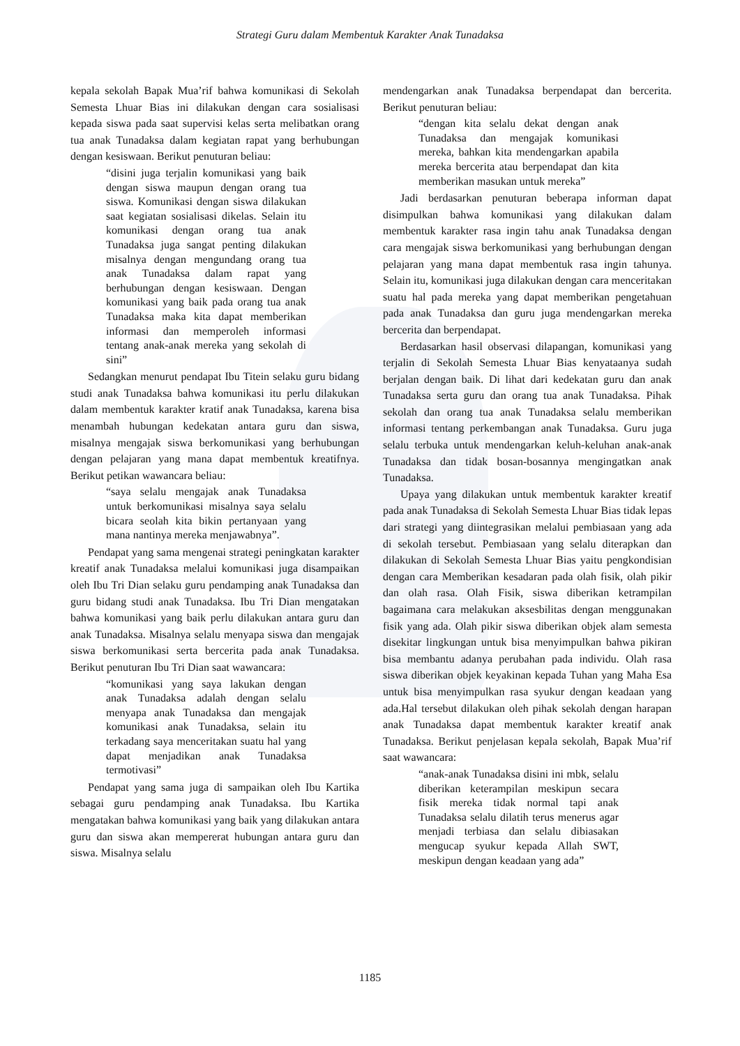Strategi Guru dalam Membentuk Karakter Anak Tunadaksa
kepala sekolah Bapak Mua’rif bahwa komunikasi di Sekolah Semesta Lhuar Bias ini dilakukan dengan cara sosialisasi kepada siswa pada saat supervisi kelas serta melibatkan orang tua anak Tunadaksa dalam kegiatan rapat yang berhubungan dengan kesiswaan. Berikut penuturan beliau:
“disini juga terjalin komunikasi yang baik dengan siswa maupun dengan orang tua siswa. Komunikasi dengan siswa dilakukan saat kegiatan sosialisasi dikelas. Selain itu komunikasi dengan orang tua anak Tunadaksa juga sangat penting dilakukan misalnya dengan mengundang orang tua anak Tunadaksa dalam rapat yang berhubungan dengan kesiswaan. Dengan komunikasi yang baik pada orang tua anak Tunadaksa maka kita dapat memberikan informasi dan memperoleh informasi tentang anak-anak mereka yang sekolah di sini”
Sedangkan menurut pendapat Ibu Titein selaku guru bidang studi anak Tunadaksa bahwa komunikasi itu perlu dilakukan dalam membentuk karakter kratif anak Tunadaksa, karena bisa menambah hubungan kedekatan antara guru dan siswa, misalnya mengajak siswa berkomunikasi yang berhubungan dengan pelajaran yang mana dapat membentuk kreatifnya. Berikut petikan wawancara beliau:
“saya selalu mengajak anak Tunadaksa untuk berkomunikasi misalnya saya selalu bicara seolah kita bikin pertanyaan yang mana nantinya mereka menjawabnya”.
Pendapat yang sama mengenai strategi peningkatan karakter kreatif anak Tunadaksa melalui komunikasi juga disampaikan oleh Ibu Tri Dian selaku guru pendamping anak Tunadaksa dan guru bidang studi anak Tunadaksa. Ibu Tri Dian mengatakan bahwa komunikasi yang baik perlu dilakukan antara guru dan anak Tunadaksa. Misalnya selalu menyapa siswa dan mengajak siswa berkomunikasi serta bercerita pada anak Tunadaksa. Berikut penuturan Ibu Tri Dian saat wawancara:
“komunikasi yang saya lakukan dengan anak Tunadaksa adalah dengan selalu menyapa anak Tunadaksa dan mengajak komunikasi anak Tunadaksa, selain itu terkadang saya menceritakan suatu hal yang dapat menjadikan anak Tunadaksa termotivasi”
Pendapat yang sama juga di sampaikan oleh Ibu Kartika sebagai guru pendamping anak Tunadaksa. Ibu Kartika mengatakan bahwa komunikasi yang baik yang dilakukan antara guru dan siswa akan mempererat hubungan antara guru dan siswa. Misalnya selalu
mendengarkan anak Tunadaksa berpendapat dan bercerita. Berikut penuturan beliau:
“dengan kita selalu dekat dengan anak Tunadaksa dan mengajak komunikasi mereka, bahkan kita mendengarkan apabila mereka bercerita atau berpendapat dan kita memberikan masukan untuk mereka”
Jadi berdasarkan penuturan beberapa informan dapat disimpulkan bahwa komunikasi yang dilakukan dalam membentuk karakter rasa ingin tahu anak Tunadaksa dengan cara mengajak siswa berkomunikasi yang berhubungan dengan pelajaran yang mana dapat membentuk rasa ingin tahunya. Selain itu, komunikasi juga dilakukan dengan cara menceritakan suatu hal pada mereka yang dapat memberikan pengetahuan pada anak Tunadaksa dan guru juga mendengarkan mereka bercerita dan berpendapat.
Berdasarkan hasil observasi dilapangan, komunikasi yang terjalin di Sekolah Semesta Lhuar Bias kenyataanya sudah berjalan dengan baik. Di lihat dari kedekatan guru dan anak Tunadaksa serta guru dan orang tua anak Tunadaksa. Pihak sekolah dan orang tua anak Tunadaksa selalu memberikan informasi tentang perkembangan anak Tunadaksa. Guru juga selalu terbuka untuk mendengarkan keluh-keluhan anak-anak Tunadaksa dan tidak bosan-bosannya mengingatkan anak Tunadaksa.
Upaya yang dilakukan untuk membentuk karakter kreatif pada anak Tunadaksa di Sekolah Semesta Lhuar Bias tidak lepas dari strategi yang diintegrasikan melalui pembiasaan yang ada di sekolah tersebut. Pembiasaan yang selalu diterapkan dan dilakukan di Sekolah Semesta Lhuar Bias yaitu pengkondisian dengan cara Memberikan kesadaran pada olah fisik, olah pikir dan olah rasa. Olah Fisik, siswa diberikan ketrampilan bagaimana cara melakukan aksesbilitas dengan menggunakan fisik yang ada. Olah pikir siswa diberikan objek alam semesta disekitar lingkungan untuk bisa menyimpulkan bahwa pikiran bisa membantu adanya perubahan pada individu. Olah rasa siswa diberikan objek keyakinan kepada Tuhan yang Maha Esa untuk bisa menyimpulkan rasa syukur dengan keadaan yang ada.Hal tersebut dilakukan oleh pihak sekolah dengan harapan anak Tunadaksa dapat membentuk karakter kreatif anak Tunadaksa. Berikut penjelasan kepala sekolah, Bapak Mua’rif saat wawancara:
“anak-anak Tunadaksa disini ini mbk, selalu diberikan keterampilan meskipun secara fisik mereka tidak normal tapi anak Tunadaksa selalu dilatih terus menerus agar menjadi terbiasa dan selalu dibiasakan mengucap syukur kepada Allah SWT, meskipun dengan keadaan yang ada”
1185